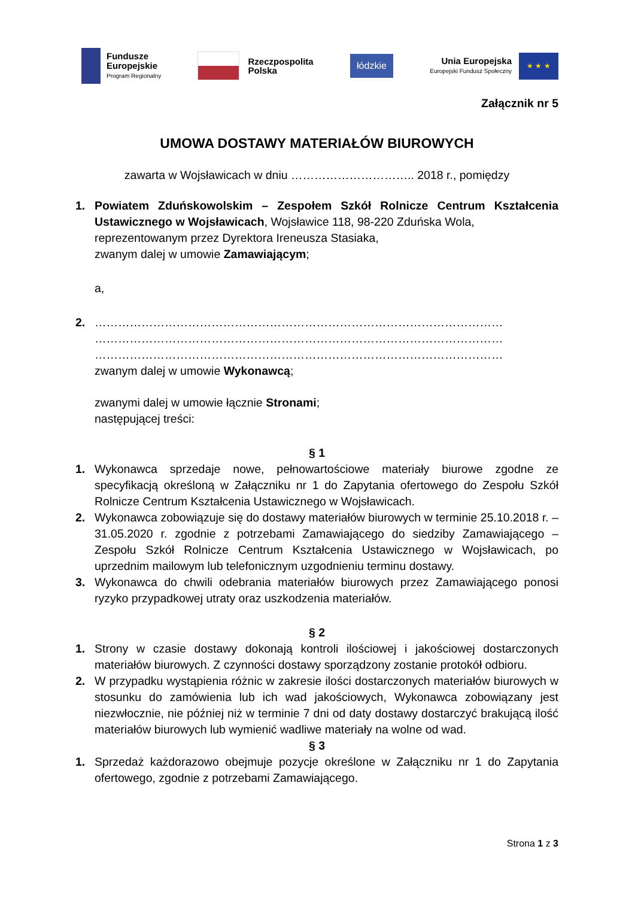Fundusze
Europejskie
Program Regionalny
Rzeczpospolita
Polska
łódzkie
Unia Europejska
Europejski Fundusz Społeczny
★ ★ ★
Załącznik nr 5
UMOWA DOSTAWY MATERIAŁÓW BIUROWYCH
zawarta w Wojsławicach w dniu ………………………….. 2018 r., pomiędzy
1. Powiatem Zduńskowolskim – Zespołem Szkół Rolnicze Centrum Kształcenia Ustawicznego w Wojsławicach, Wojsławice 118, 98-220 Zduńska Wola,
reprezentowanym przez Dyrektora Ireneusza Stasiaka,
zwanym dalej w umowie Zamawiającym;
a,
2. ……………………………………………………………………………………………
……………………………………………………………………………………………
……………………………………………………………………………………………
zwanym dalej w umowie Wykonawcą;
zwanymi dalej w umowie łącznie Stronami;
następującej treści:
§ 1
1. Wykonawca sprzedaje nowe, pełnowartościowe materiały biurowe zgodne ze specyfikacją określoną w Załączniku nr 1 do Zapytania ofertowego do Zespołu Szkół Rolnicze Centrum Kształcenia Ustawicznego w Wojsławicach.
2. Wykonawca zobowiązuje się do dostawy materiałów biurowych w terminie 25.10.2018 r. – 31.05.2020 r. zgodnie z potrzebami Zamawiającego do siedziby Zamawiającego – Zespołu Szkół Rolnicze Centrum Kształcenia Ustawicznego w Wojsławicach, po uprzednim mailowym lub telefonicznym uzgodnieniu terminu dostawy.
3. Wykonawca do chwili odebrania materiałów biurowych przez Zamawiającego ponosi ryzyko przypadkowej utraty oraz uszkodzenia materiałów.
§ 2
1. Strony w czasie dostawy dokonają kontroli ilościowej i jakościowej dostarczonych materiałów biurowych. Z czynności dostawy sporządzony zostanie protokół odbioru.
2. W przypadku wystąpienia różnic w zakresie ilości dostarczonych materiałów biurowych w stosunku do zamówienia lub ich wad jakościowych, Wykonawca zobowiązany jest niezwłocznie, nie później niż w terminie 7 dni od daty dostawy dostarczyć brakującą ilość materiałów biurowych lub wymienić wadliwe materiały na wolne od wad.
§ 3
1. Sprzedaż każdorazowo obejmuje pozycje określone w Załączniku nr 1 do Zapytania ofertowego, zgodnie z potrzebami Zamawiającego.
Strona 1 z 3